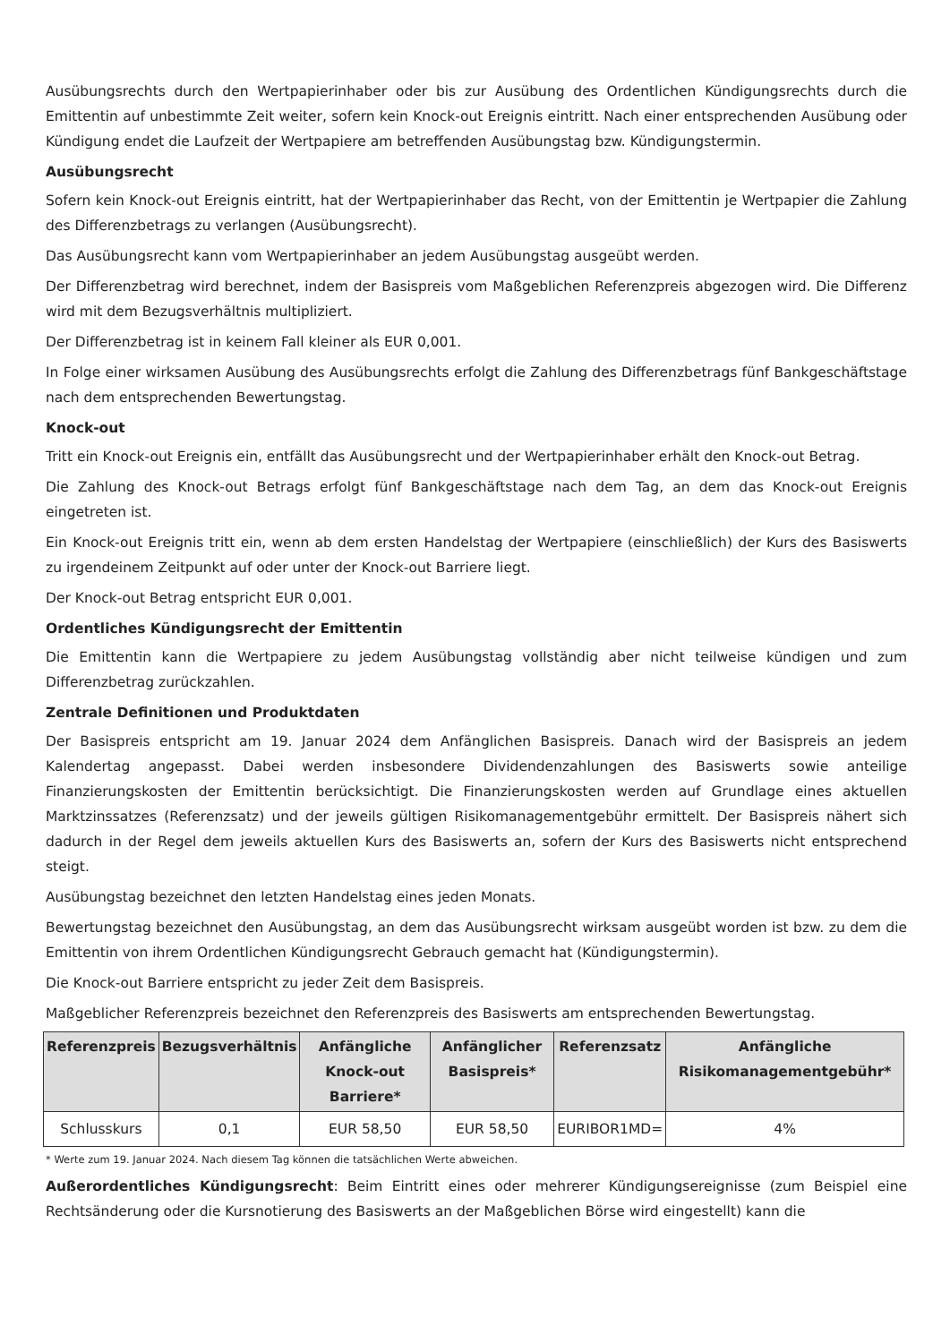Ausübungsrechts durch den Wertpapierinhaber oder bis zur Ausübung des Ordentlichen Kündigungsrechts durch die Emittentin auf unbestimmte Zeit weiter, sofern kein Knock-out Ereignis eintritt. Nach einer entsprechenden Ausübung oder Kündigung endet die Laufzeit der Wertpapiere am betreffenden Ausübungstag bzw. Kündigungstermin.
Ausübungsrecht
Sofern kein Knock-out Ereignis eintritt, hat der Wertpapierinhaber das Recht, von der Emittentin je Wertpapier die Zahlung des Differenzbetrags zu verlangen (Ausübungsrecht).
Das Ausübungsrecht kann vom Wertpapierinhaber an jedem Ausübungstag ausgeübt werden.
Der Differenzbetrag wird berechnet, indem der Basispreis vom Maßgeblichen Referenzpreis abgezogen wird. Die Differenz wird mit dem Bezugsverhältnis multipliziert.
Der Differenzbetrag ist in keinem Fall kleiner als EUR 0,001.
In Folge einer wirksamen Ausübung des Ausübungsrechts erfolgt die Zahlung des Differenzbetrags fünf Bankgeschäftstage nach dem entsprechenden Bewertungstag.
Knock-out
Tritt ein Knock-out Ereignis ein, entfällt das Ausübungsrecht und der Wertpapierinhaber erhält den Knock-out Betrag.
Die Zahlung des Knock-out Betrags erfolgt fünf Bankgeschäftstage nach dem Tag, an dem das Knock-out Ereignis eingetreten ist.
Ein Knock-out Ereignis tritt ein, wenn ab dem ersten Handelstag der Wertpapiere (einschließlich) der Kurs des Basiswerts zu irgendeinem Zeitpunkt auf oder unter der Knock-out Barriere liegt.
Der Knock-out Betrag entspricht EUR 0,001.
Ordentliches Kündigungsrecht der Emittentin
Die Emittentin kann die Wertpapiere zu jedem Ausübungstag vollständig aber nicht teilweise kündigen und zum Differenzbetrag zurückzahlen.
Zentrale Definitionen und Produktdaten
Der Basispreis entspricht am 19. Januar 2024 dem Anfänglichen Basispreis. Danach wird der Basispreis an jedem Kalendertag angepasst. Dabei werden insbesondere Dividendenzahlungen des Basiswerts sowie anteilige Finanzierungskosten der Emittentin berücksichtigt. Die Finanzierungskosten werden auf Grundlage eines aktuellen Marktzinssatzes (Referenzsatz) und der jeweils gültigen Risikomanagementgebühr ermittelt. Der Basispreis nähert sich dadurch in der Regel dem jeweils aktuellen Kurs des Basiswerts an, sofern der Kurs des Basiswerts nicht entsprechend steigt.
Ausübungstag bezeichnet den letzten Handelstag eines jeden Monats.
Bewertungstag bezeichnet den Ausübungstag, an dem das Ausübungsrecht wirksam ausgeübt worden ist bzw. zu dem die Emittentin von ihrem Ordentlichen Kündigungsrecht Gebrauch gemacht hat (Kündigungstermin).
Die Knock-out Barriere entspricht zu jeder Zeit dem Basispreis.
Maßgeblicher Referenzpreis bezeichnet den Referenzpreis des Basiswerts am entsprechenden Bewertungstag.
| Referenzpreis | Bezugsverhältnis | Anfängliche Knock-out Barriere* | Anfänglicher Basispreis* | Referenzsatz | Anfängliche Risikomanagementgebühr* |
| --- | --- | --- | --- | --- | --- |
| Schlusskurs | 0,1 | EUR 58,50 | EUR 58,50 | EURIBOR1MD= | 4% |
* Werte zum 19. Januar 2024. Nach diesem Tag können die tatsächlichen Werte abweichen.
Außerordentliches Kündigungsrecht: Beim Eintritt eines oder mehrerer Kündigungsereignisse (zum Beispiel eine Rechtsänderung oder die Kursnotierung des Basiswerts an der Maßgeblichen Börse wird eingestellt) kann die